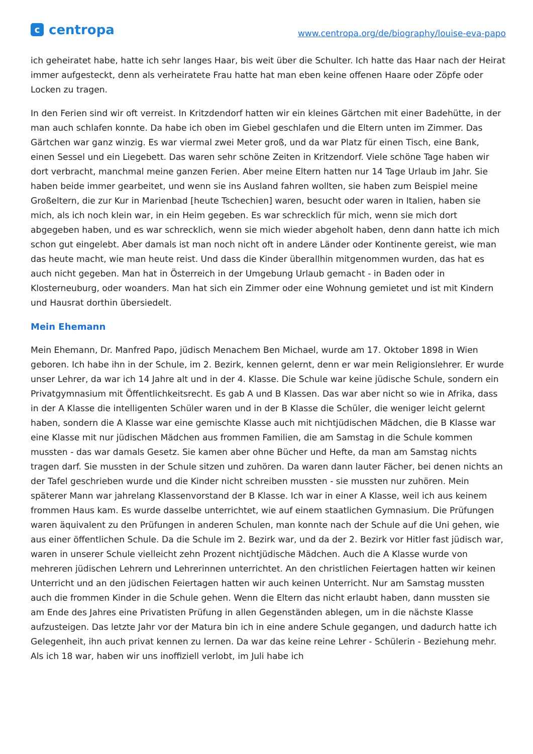ccentropa
www.centropa.org/de/biography/louise-eva-papo
ich geheiratet habe, hatte ich sehr langes Haar, bis weit über die Schulter. Ich hatte das Haar nach der Heirat immer aufgesteckt, denn als verheiratete Frau hatte hat man eben keine offenen Haare oder Zöpfe oder Locken zu tragen.
In den Ferien sind wir oft verreist. In Kritzdendorf hatten wir ein kleines Gärtchen mit einer Badehütte, in der man auch schlafen konnte. Da habe ich oben im Giebel geschlafen und die Eltern unten im Zimmer. Das Gärtchen war ganz winzig. Es war viermal zwei Meter groß, und da war Platz für einen Tisch, eine Bank, einen Sessel und ein Liegebett. Das waren sehr schöne Zeiten in Kritzendorf. Viele schöne Tage haben wir dort verbracht, manchmal meine ganzen Ferien. Aber meine Eltern hatten nur 14 Tage Urlaub im Jahr. Sie haben beide immer gearbeitet, und wenn sie ins Ausland fahren wollten, sie haben zum Beispiel meine Großeltern, die zur Kur in Marienbad [heute Tschechien] waren, besucht oder waren in Italien, haben sie mich, als ich noch klein war, in ein Heim gegeben. Es war schrecklich für mich, wenn sie mich dort abgegeben haben, und es war schrecklich, wenn sie mich wieder abgeholt haben, denn dann hatte ich mich schon gut eingelebt. Aber damals ist man noch nicht oft in andere Länder oder Kontinente gereist, wie man das heute macht, wie man heute reist. Und dass die Kinder überallhin mitgenommen wurden, das hat es auch nicht gegeben. Man hat in Österreich in der Umgebung Urlaub gemacht - in Baden oder in Klosterneuburg, oder woanders. Man hat sich ein Zimmer oder eine Wohnung gemietet und ist mit Kindern und Hausrat dorthin übersiedelt.
Mein Ehemann
Mein Ehemann, Dr. Manfred Papo, jüdisch Menachem Ben Michael, wurde am 17. Oktober 1898 in Wien geboren. Ich habe ihn in der Schule, im 2. Bezirk, kennen gelernt, denn er war mein Religionslehrer. Er wurde unser Lehrer, da war ich 14 Jahre alt und in der 4. Klasse. Die Schule war keine jüdische Schule, sondern ein Privatgymnasium mit Öffentlichkeitsrecht. Es gab A und B Klassen. Das war aber nicht so wie in Afrika, dass in der A Klasse die intelligenten Schüler waren und in der B Klasse die Schüler, die weniger leicht gelernt haben, sondern die A Klasse war eine gemischte Klasse auch mit nichtjüdischen Mädchen, die B Klasse war eine Klasse mit nur jüdischen Mädchen aus frommen Familien, die am Samstag in die Schule kommen mussten - das war damals Gesetz. Sie kamen aber ohne Bücher und Hefte, da man am Samstag nichts tragen darf. Sie mussten in der Schule sitzen und zuhören. Da waren dann lauter Fächer, bei denen nichts an der Tafel geschrieben wurde und die Kinder nicht schreiben mussten - sie mussten nur zuhören. Mein späterer Mann war jahrelang Klassenvorstand der B Klasse. Ich war in einer A Klasse, weil ich aus keinem frommen Haus kam. Es wurde dasselbe unterrichtet, wie auf einem staatlichen Gymnasium. Die Prüfungen waren äquivalent zu den Prüfungen in anderen Schulen, man konnte nach der Schule auf die Uni gehen, wie aus einer öffentlichen Schule. Da die Schule im 2. Bezirk war, und da der 2. Bezirk vor Hitler fast jüdisch war, waren in unserer Schule vielleicht zehn Prozent nichtjüdische Mädchen. Auch die A Klasse wurde von mehreren jüdischen Lehrern und Lehrerinnen unterrichtet. An den christlichen Feiertagen hatten wir keinen Unterricht und an den jüdischen Feiertagen hatten wir auch keinen Unterricht. Nur am Samstag mussten auch die frommen Kinder in die Schule gehen. Wenn die Eltern das nicht erlaubt haben, dann mussten sie am Ende des Jahres eine Privatisten Prüfung in allen Gegenständen ablegen, um in die nächste Klasse aufzusteigen. Das letzte Jahr vor der Matura bin ich in eine andere Schule gegangen, und dadurch hatte ich Gelegenheit, ihn auch privat kennen zu lernen. Da war das keine reine Lehrer - Schülerin - Beziehung mehr. Als ich 18 war, haben wir uns inoffiziell verlobt, im Juli habe ich